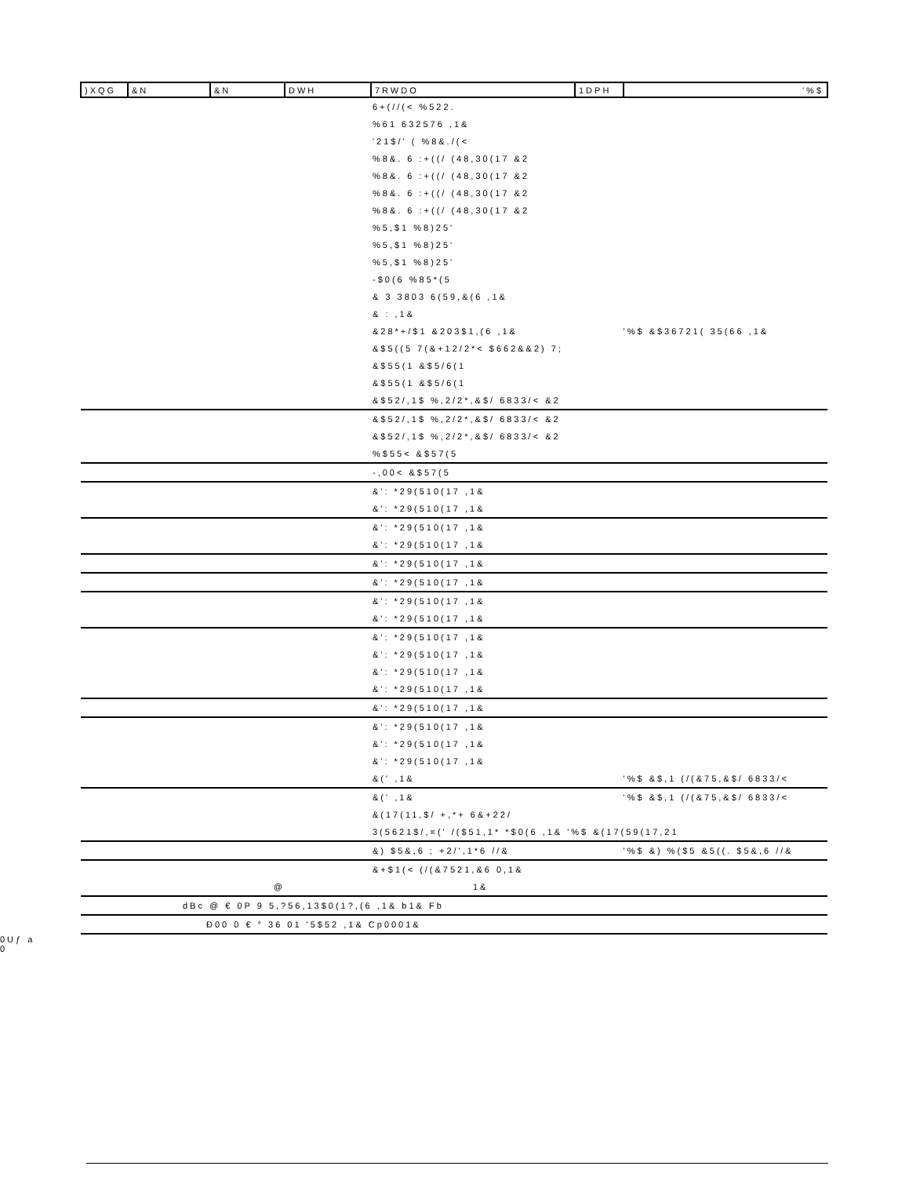| )XQG | &N | &N | DWH | 7RWDO | 1DPH | '%$ |
| --- | --- | --- | --- | --- | --- | --- |
| | | | | 6+(//(< %522. | | |
| | | | | %61 632576 ,1& | | |
| | | | | '21$/' ( %8&./(< | | |
| | | | | %8&. 6 :+((/ (48,30(17 &2 | | |
| | | | | %8&. 6 :+((/ (48,30(17 &2 | | |
| | | | | %8&. 6 :+((/ (48,30(17 &2 | | |
| | | | | %8&. 6 :+((/ (48,30(17 &2 | | |
| | | | | %5,$1 %8)25' | | |
| | | | | %5,$1 %8)25' | | |
| | | | | %5,$1 %8)25' | | |
| | | | | -$0(6 %85*(5 | | |
| | | | | & 3 3803 6(59,&(6 ,1& | | |
| | | | | & : ,1& | | |
| | | | | &28*+/$1 &203$1,(6 ,1& | | '%$ &$36721( 35(66 ,1& |
| | | | | &$5((5 7(&+12/2*< $662&&2) 7; | | |
| | | | | &$55(1 &$5/6(1 | | |
| | | | | &$55(1 &$5/6(1 | | |
| | | | | &$52/,1$ %,2/2*,&$/ 6833/< &2 | | |
| | | | | &$52/,1$ %,2/2*,&$/ 6833/< &2 | | |
| | | | | &$52/,1$ %,2/2*,&$/ 6833/< &2 | | |
| | | | | %$55< &$57(5 | | |
| | | | | -,00< &$57(5 | | |
| | | | | &': *29(510(17 ,1& | | |
| | | | | &': *29(510(17 ,1& | | |
| | | | | &': *29(510(17 ,1& | | |
| | | | | &': *29(510(17 ,1& | | |
| | | | | &': *29(510(17 ,1& | | |
| | | | | &': *29(510(17 ,1& | | |
| | | | | &': *29(510(17 ,1& | | |
| | | | | &': *29(510(17 ,1& | | |
| | | | | &': *29(510(17 ,1& | | |
| | | | | &': *29(510(17 ,1& | | |
| | | | | &': *29(510(17 ,1& | | |
| | | | | &': *29(510(17 ,1& | | |
| | | | | &': *29(510(17 ,1& | | |
| | | | | &': *29(510(17 ,1& | | |
| | | | | &': *29(510(17 ,1& | | |
| | | | | &': *29(510(17 ,1& | | |
| | | | | &(' ,1& | | '%$ &$,1 (/(&75,&$/ 6833/< |
| | | | | &(' ,1& | | '%$ &$,1 (/(&75,&$/ 6833/< |
| | | | | &(17(11,$/ +,*+ 6&+22/ | | |
| | | | | 3(5621$/,=(' /($51,1* *$0(6 ,1& '%$ &(17(59(17,21 | | |
| | | | | &) $5&,6 ; +2/',1*6 //& | | '%$ &) %($5 &5((. $5&,6 //& |
| | | | | &+$1(< (/(&7521,&6 0,1& | | |
| @ | | | | 1& | | |
| dBc @ € 0P 9 5,?56,13$0(1?,(6 ,1& b1& Fb | | | | | | |
| Ð00 0 € ° 36 01 '5$52 ,1& Cp0001& | | | | | | |
0Uƒ a
0